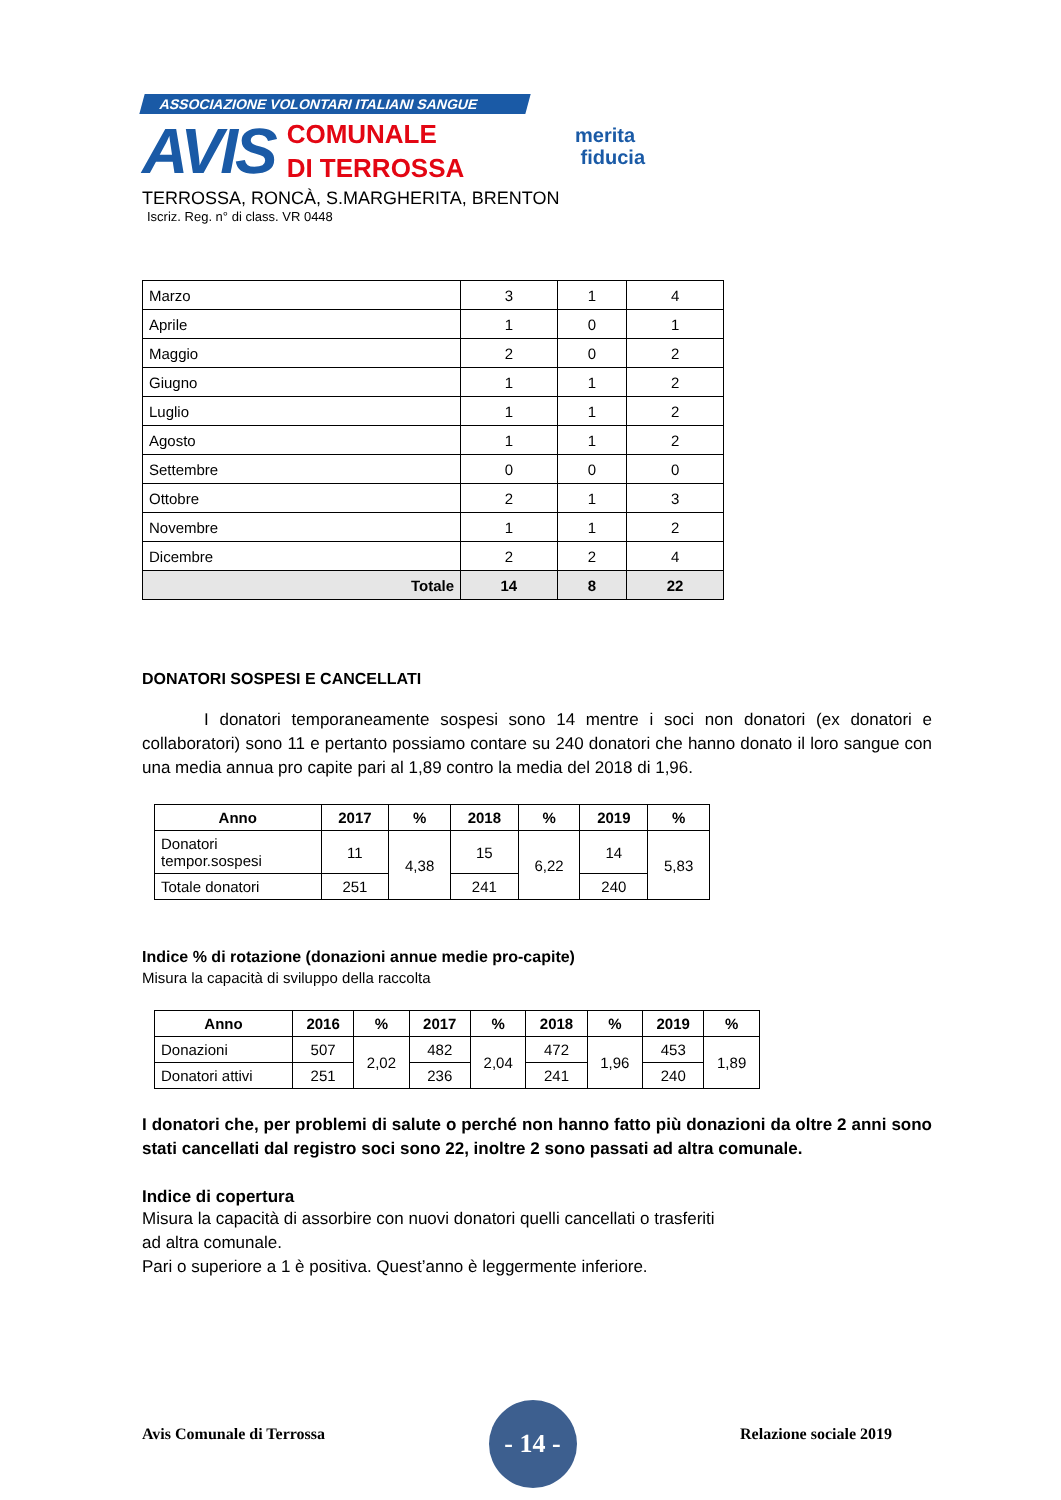ASSOCIAZIONE VOLONTARI ITALIANI SANGUE
AVIS
COMUNALE
DI TERROSSA
TERROSSA, RONCÀ, S.MARGHERITA, BRENTON
Iscriz. Reg. n° di class. VR 0448
merita
fiducia
| Marzo | 3 | 1 | 4 |
| Aprile | 1 | 0 | 1 |
| Maggio | 2 | 0 | 2 |
| Giugno | 1 | 1 | 2 |
| Luglio | 1 | 1 | 2 |
| Agosto | 1 | 1 | 2 |
| Settembre | 0 | 0 | 0 |
| Ottobre | 2 | 1 | 3 |
| Novembre | 1 | 1 | 2 |
| Dicembre | 2 | 2 | 4 |
| Totale | 14 | 8 | 22 |
DONATORI SOSPESI E CANCELLATI
I donatori temporaneamente sospesi sono 14 mentre i soci non donatori (ex donatori e collaboratori) sono 11 e pertanto possiamo contare su 240 donatori che hanno donato il loro sangue con una media annua pro capite pari al 1,89 contro la media del 2018 di 1,96.
| Anno | 2017 | % | 2018 | % | 2019 | % |
| --- | --- | --- | --- | --- | --- | --- |
| Donatori tempor.sospesi | 11 | 4,38 | 15 | 6,22 | 14 | 5,83 |
| Totale donatori | 251 | | 241 | | 240 | |
Indice % di rotazione (donazioni annue medie pro-capite)
Misura la capacità di sviluppo della raccolta
| Anno | 2016 | % | 2017 | % | 2018 | % | 2019 | % |
| --- | --- | --- | --- | --- | --- | --- | --- | --- |
| Donazioni | 507 | 2,02 | 482 | 2,04 | 472 | 1,96 | 453 | 1,89 |
| Donatori attivi | 251 | | 236 | | 241 | | 240 | |
I donatori che, per problemi di salute o perché non hanno fatto più donazioni da oltre 2 anni sono stati cancellati dal registro soci sono 22, inoltre 2 sono passati ad altra comunale.
Indice di copertura
Misura la capacità di assorbire con nuovi donatori quelli cancellati o trasferiti
ad altra comunale.
Pari o superiore a 1 è positiva. Quest’anno è leggermente inferiore.
Avis Comunale di Terrossa
- 14 -
Relazione sociale 2019